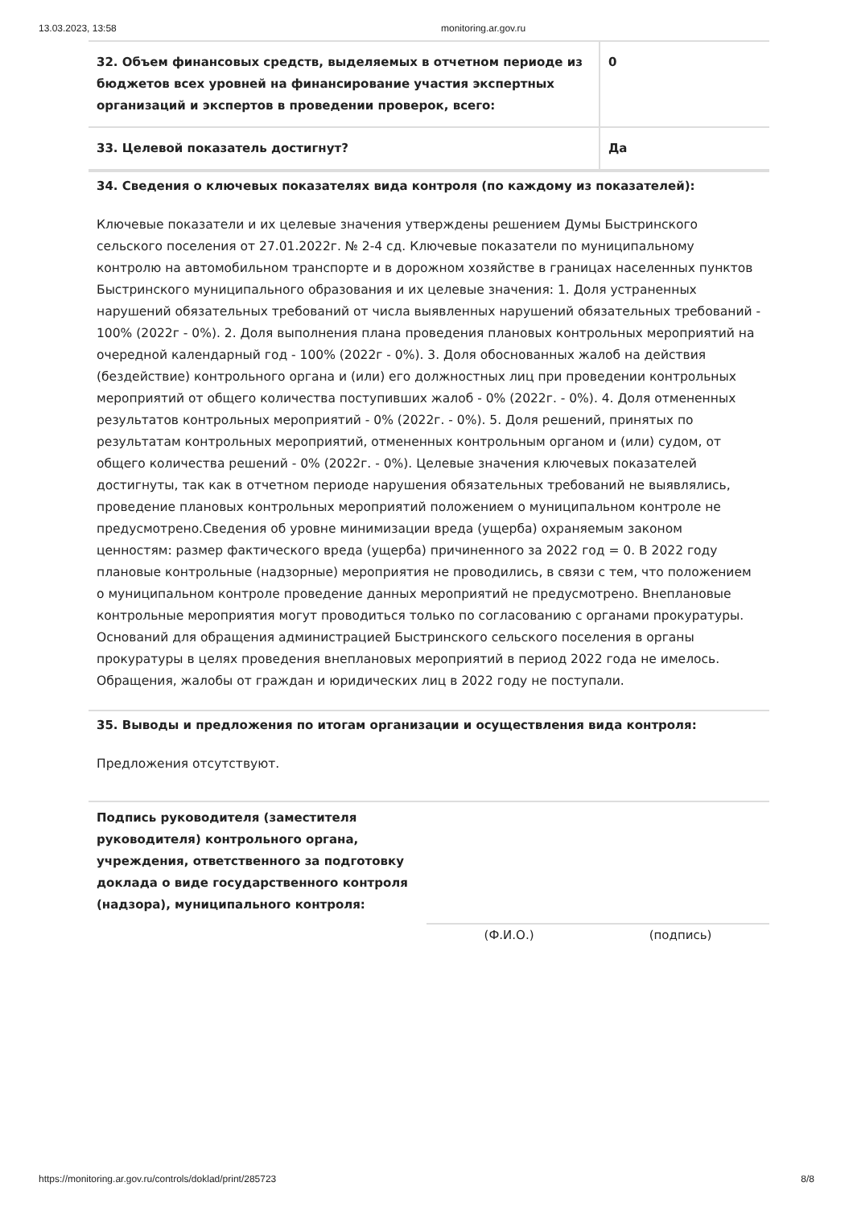13.03.2023, 13:58 monitoring.ar.gov.ru
| 32. Объем финансовых средств, выделяемых в отчетном периоде из бюджетов всех уровней на финансирование участия экспертных организаций и экспертов в проведении проверок, всего: | 0 |
| 33. Целевой показатель достигнут? | Да |
34. Сведения о ключевых показателях вида контроля (по каждому из показателей):
Ключевые показатели и их целевые значения утверждены решением Думы Быстринского сельского поселения от 27.01.2022г. № 2-4 сд. Ключевые показатели по муниципальному контролю на автомобильном транспорте и в дорожном хозяйстве в границах населенных пунктов Быстринского муниципального образования и их целевые значения: 1. Доля устраненных нарушений обязательных требований от числа выявленных нарушений обязательных требований - 100% (2022г - 0%). 2. Доля выполнения плана проведения плановых контрольных мероприятий на очередной календарный год - 100% (2022г - 0%). 3. Доля обоснованных жалоб на действия (бездействие) контрольного органа и (или) его должностных лиц при проведении контрольных мероприятий от общего количества поступивших жалоб - 0% (2022г. - 0%). 4. Доля отмененных результатов контрольных мероприятий - 0% (2022г. - 0%). 5. Доля решений, принятых по результатам контрольных мероприятий, отмененных контрольным органом и (или) судом, от общего количества решений - 0% (2022г. - 0%). Целевые значения ключевых показателей достигнуты, так как в отчетном периоде нарушения обязательных требований не выявлялись, проведение плановых контрольных мероприятий положением о муниципальном контроле не предусмотрено.Сведения об уровне минимизации вреда (ущерба) охраняемым законом ценностям: размер фактического вреда (ущерба) причиненного за 2022 год = 0. В 2022 году плановые контрольные (надзорные) мероприятия не проводились, в связи с тем, что положением о муниципальном контроле проведение данных мероприятий не предусмотрено. Внеплановые контрольные мероприятия могут проводиться только по согласованию с органами прокуратуры. Оснований для обращения администрацией Быстринского сельского поселения в органы прокуратуры в целях проведения внеплановых мероприятий в период 2022 года не имелось. Обращения, жалобы от граждан и юридических лиц в 2022 году не поступали.
35. Выводы и предложения по итогам организации и осуществления вида контроля:
Предложения отсутствуют.
Подпись руководителя (заместителя руководителя) контрольного органа, учреждения, ответственного за подготовку доклада о виде государственного контроля (надзора), муниципального контроля:
(Ф.И.О.) (подпись)
https://monitoring.ar.gov.ru/controls/doklad/print/285723 8/8